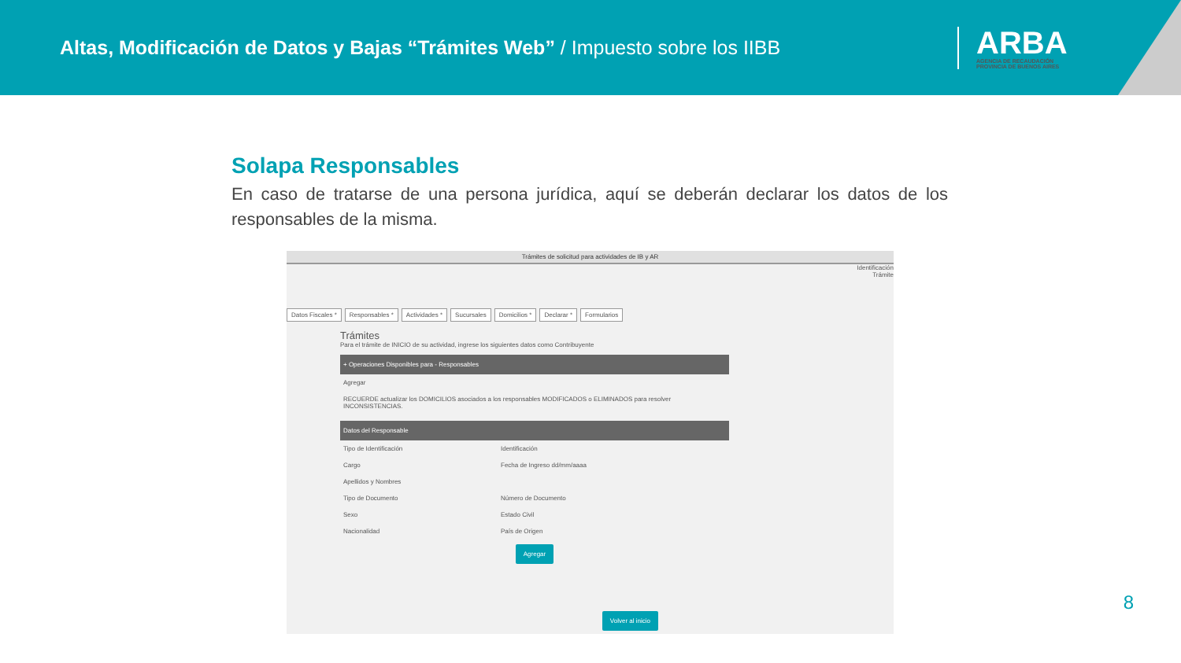Altas, Modificación de Datos y Bajas “Trámites Web” / Impuesto sobre los IIBB
ARBA
AGENCIA DE RECAUDACIÓN
PROVINCIA DE BUENOS AIRES
Solapa Responsables
En caso de tratarse de una persona jurídica, aquí se deberán declarar los datos de los responsables de la misma.
Trámites de solicitud para actividades de IB y AR
Identificación
Trámite
Datos Fiscales * Responsables * Actividades * Sucursales Domicilios * Declarar * Formularios
Trámites
Para el trámite de INICIO de su actividad, ingrese los siguientes datos como Contribuyente
+ Operaciones Disponibles para - Responsables
Agregar
RECUERDE actualizar los DOMICILIOS asociados a los responsables MODIFICADOS o ELIMINADOS para resolver INCONSISTENCIAS.
Datos del Responsable
Tipo de Identificación Identificación
Cargo Fecha de Ingreso dd/mm/aaaa
Apellidos y Nombres
Tipo de Documento Número de Documento
Sexo Estado Civil
Nacionalidad País de Origen
Agregar
Volver al inicio
8